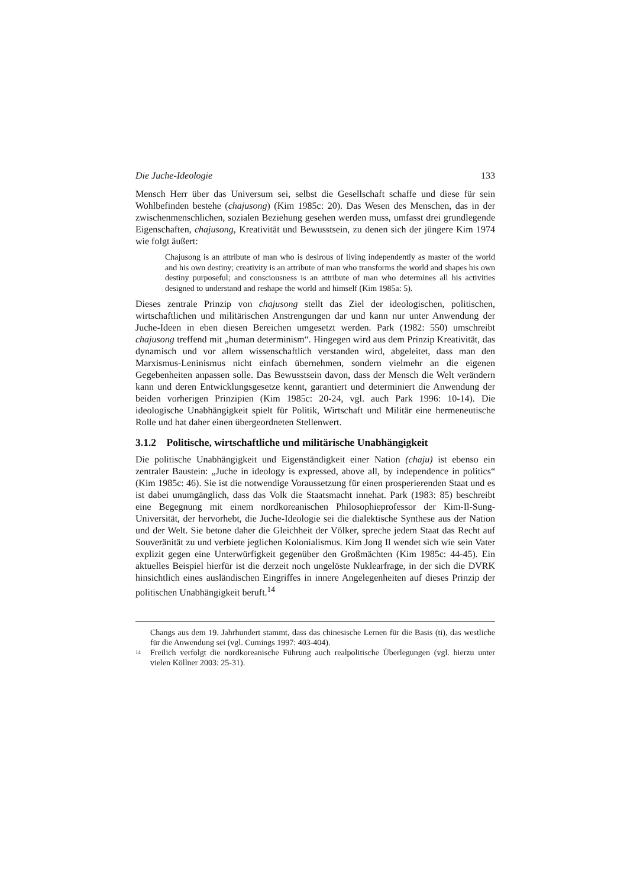Die Juche-Ideologie 133
Mensch Herr über das Universum sei, selbst die Gesellschaft schaffe und diese für sein Wohlbefinden bestehe (chajusong) (Kim 1985c: 20). Das Wesen des Menschen, das in der zwischenmenschlichen, sozialen Beziehung gesehen werden muss, umfasst drei grundlegende Eigenschaften, chajusong, Kreativität und Bewusstsein, zu denen sich der jüngere Kim 1974 wie folgt äußert:
Chajusong is an attribute of man who is desirous of living independently as master of the world and his own destiny; creativity is an attribute of man who transforms the world and shapes his own destiny purposeful; and consciousness is an attribute of man who determines all his activities designed to understand and reshape the world and himself (Kim 1985a: 5).
Dieses zentrale Prinzip von chajusong stellt das Ziel der ideologischen, politischen, wirtschaftlichen und militärischen Anstrengungen dar und kann nur unter Anwendung der Juche-Ideen in eben diesen Bereichen umgesetzt werden. Park (1982: 550) umschreibt chajusong treffend mit „human determinism“. Hingegen wird aus dem Prinzip Kreativität, das dynamisch und vor allem wissenschaftlich verstanden wird, abgeleitet, dass man den Marxismus-Leninismus nicht einfach übernehmen, sondern vielmehr an die eigenen Gegebenheiten anpassen solle. Das Bewusstsein davon, dass der Mensch die Welt verändern kann und deren Entwicklungsgesetze kennt, garantiert und determiniert die Anwendung der beiden vorherigen Prinzipien (Kim 1985c: 20-24, vgl. auch Park 1996: 10-14). Die ideologische Unabhängigkeit spielt für Politik, Wirtschaft und Militär eine hermeneutische Rolle und hat daher einen übergeordneten Stellenwert.
3.1.2 Politische, wirtschaftliche und militärische Unabhängigkeit
Die politische Unabhängigkeit und Eigenständigkeit einer Nation (chaju) ist ebenso ein zentraler Baustein: „Juche in ideology is expressed, above all, by independence in politics“ (Kim 1985c: 46). Sie ist die notwendige Voraussetzung für einen prosperierenden Staat und es ist dabei unumgänglich, dass das Volk die Staatsmacht innehat. Park (1983: 85) beschreibt eine Begegnung mit einem nordkoreanischen Philosophieprofessor der Kim-Il-Sung-Universität, der hervorhebt, die Juche-Ideologie sei die dialektische Synthese aus der Nation und der Welt. Sie betone daher die Gleichheit der Völker, spreche jedem Staat das Recht auf Souveränität zu und verbiete jeglichen Kolonialismus. Kim Jong Il wendet sich wie sein Vater explizit gegen eine Unterwürfigkeit gegenüber den Großmächten (Kim 1985c: 44-45). Ein aktuelles Beispiel hierfür ist die derzeit noch ungelöste Nuklearfrage, in der sich die DVRK hinsichtlich eines ausländischen Eingriffes in innere Angelegenheiten auf dieses Prinzip der politischen Unabhängigkeit beruft.<sup>14</sup>
Changs aus dem 19. Jahrhundert stammt, dass das chinesische Lernen für die Basis (ti), das westliche für die Anwendung sei (vgl. Cumings 1997: 403-404).
14 Freilich verfolgt die nordkoreanische Führung auch realpolitische Überlegungen (vgl. hierzu unter vielen Köllner 2003: 25-31).